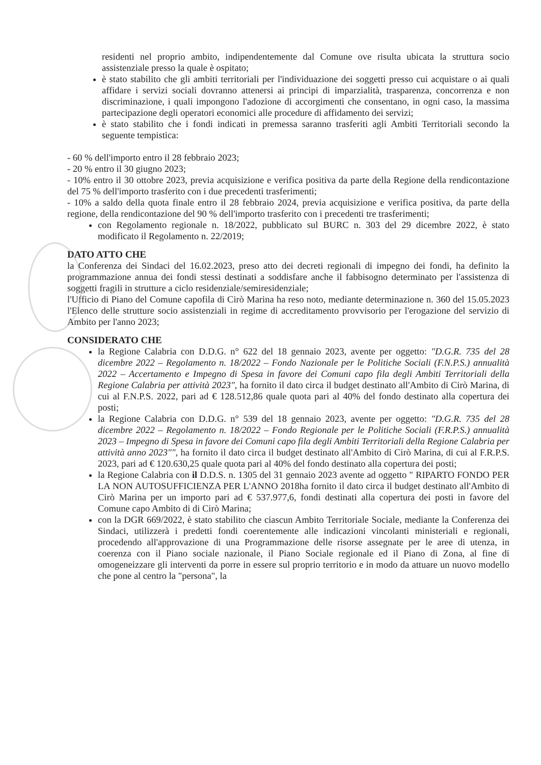residenti nel proprio ambito, indipendentemente dal Comune ove risulta ubicata la struttura socio assistenziale presso la quale è ospitato;
è stato stabilito che gli ambiti territoriali per l'individuazione dei soggetti presso cui acquistare o ai quali affidare i servizi sociali dovranno attenersi ai principi di imparzialità, trasparenza, concorrenza e non discriminazione, i quali impongono l'adozione di accorgimenti che consentano, in ogni caso, la massima partecipazione degli operatori economici alle procedure di affidamento dei servizi;
è stato stabilito che i fondi indicati in premessa saranno trasferiti agli Ambiti Territoriali secondo la seguente tempistica:
- 60 % dell'importo entro il 28 febbraio 2023;
- 20 % entro il 30 giugno 2023;
- 10% entro il 30 ottobre 2023, previa acquisizione e verifica positiva da parte della Regione della rendicontazione del 75 % dell'importo trasferito con i due precedenti trasferimenti;
- 10% a saldo della quota finale entro il 28 febbraio 2024, previa acquisizione e verifica positiva, da parte della regione, della rendicontazione del 90 % dell'importo trasferito con i precedenti tre trasferimenti;
con Regolamento regionale n. 18/2022, pubblicato sul BURC n. 303 del 29 dicembre 2022, è stato modificato il Regolamento n. 22/2019;
DATO ATTO CHE
la Conferenza dei Sindaci del 16.02.2023, preso atto dei decreti regionali di impegno dei fondi, ha definito la programmazione annua dei fondi stessi destinati a soddisfare anche il fabbisogno determinato per l'assistenza di soggetti fragili in strutture a ciclo residenziale/semiresidenziale;
l'Ufficio di Piano del Comune capofila di Cirò Marina ha reso noto, mediante determinazione n. 360 del 15.05.2023 l'Elenco delle strutture socio assistenziali in regime di accreditamento provvisorio per l'erogazione del servizio di Ambito per l'anno 2023;
CONSIDERATO CHE
la Regione Calabria con D.D.G. n° 622 del 18 gennaio 2023, avente per oggetto: "D.G.R. 735 del 28 dicembre 2022 – Regolamento n. 18/2022 – Fondo Nazionale per le Politiche Sociali (F.N.P.S.) annualità 2022 – Accertamento e Impegno di Spesa in favore dei Comuni capo fila degli Ambiti Territoriali della Regione Calabria per attività 2023", ha fornito il dato circa il budget destinato all'Ambito di Cirò Marina, di cui al F.N.P.S. 2022, pari ad € 128.512,86 quale quota pari al 40% del fondo destinato alla copertura dei posti;
la Regione Calabria con D.D.G. n° 539 del 18 gennaio 2023, avente per oggetto: "D.G.R. 735 del 28 dicembre 2022 – Regolamento n. 18/2022 – Fondo Regionale per le Politiche Sociali (F.R.P.S.) annualità 2023 – Impegno di Spesa in favore dei Comuni capo fila degli Ambiti Territoriali della Regione Calabria per attività anno 2023"", ha fornito il dato circa il budget destinato all'Ambito di Cirò Marina, di cui al F.R.P.S. 2023, pari ad € 120.630,25 quale quota pari al 40% del fondo destinato alla copertura dei posti;
la Regione Calabria con il D.D.S. n. 1305 del 31 gennaio 2023 avente ad oggetto " RIPARTO FONDO PER LA NON AUTOSUFFICIENZA PER L'ANNO 2018ha fornito il dato circa il budget destinato all'Ambito di Cirò Marina per un importo pari ad € 537.977,6, fondi destinati alla copertura dei posti in favore del Comune capo Ambito di di Cirò Marina;
con la DGR 669/2022, è stato stabilito che ciascun Ambito Territoriale Sociale, mediante la Conferenza dei Sindaci, utilizzerà i predetti fondi coerentemente alle indicazioni vincolanti ministeriali e regionali, procedendo all'approvazione di una Programmazione delle risorse assegnate per le aree di utenza, in coerenza con il Piano sociale nazionale, il Piano Sociale regionale ed il Piano di Zona, al fine di omogeneizzare gli interventi da porre in essere sul proprio territorio e in modo da attuare un nuovo modello che pone al centro la "persona", la